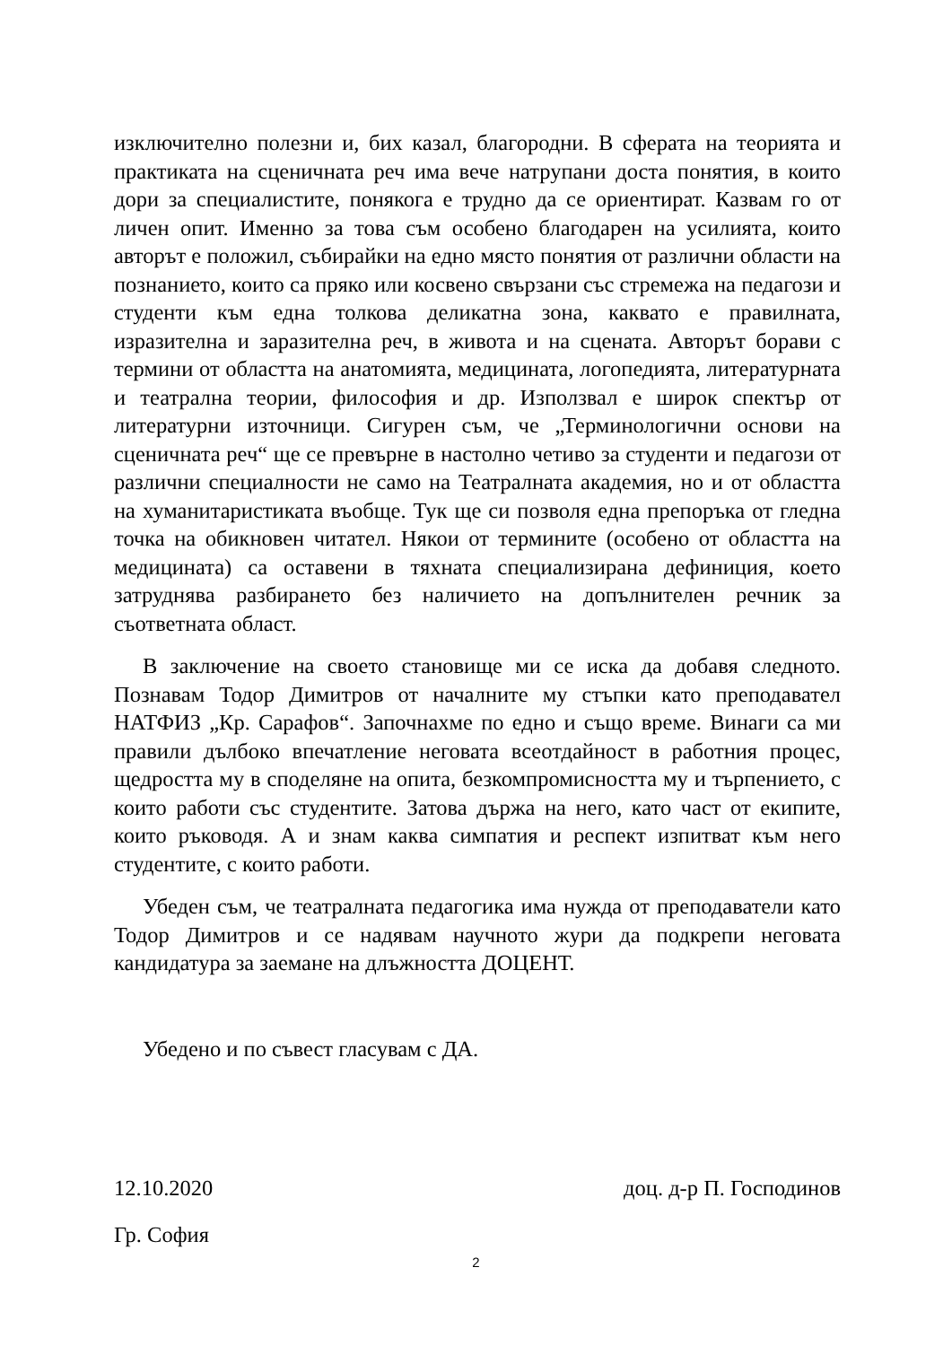изключително полезни и, бих казал, благородни. В сферата на теорията и практиката на сценичната реч има вече натрупани доста понятия, в които дори за специалистите, понякога е трудно да се ориентират. Казвам го от личен опит. Именно за това съм особено благодарен на усилията, които авторът е положил, събирайки на едно място понятия от различни области на познанието, които са пряко или косвено свързани със стремежа на педагози и студенти към една толкова деликатна зона, каквато е правилната, изразителна и заразителна реч, в живота и на сцената. Авторът борави с термини от областта на анатомията, медицината, логопедията, литературната и театрална теории, философия и др. Използвал е широк спектър от литературни източници. Сигурен съм, че „Терминологични основи на сценичната реч“ ще се превърне в настолно четиво за студенти и педагози от различни специалности не само на Театралната академия, но и от областта на хуманитаристиката въобще. Тук ще си позволя една препоръка от гледна точка на обикновен читател. Някои от термините (особено от областта на медицината) са оставени в тяхната специализирана дефиниция, което затруднява разбирането без наличието на допълнителен речник за съответната област.
В заключение на своето становище ми се иска да добавя следното. Познавам Тодор Димитров от началните му стъпки като преподавател НАТФИЗ „Кр. Сарафов“. Започнахме по едно и също време. Винаги са ми правили дълбоко впечатление неговата всеотдайност в работния процес, щедростта му в споделяне на опита, безкомпромисността му и търпението, с които работи със студентите. Затова държа на него, като част от екипите, които ръководя. А и знам каква симпатия и респект изпитват към него студентите, с които работи.
Убеден съм, че театралната педагогика има нужда от преподаватели като Тодор Димитров и се надявам научното жури да подкрепи неговата кандидатура за заемане на длъжността ДОЦЕНТ.
Убедено и по съвест гласувам с ДА.
12.10.2020 доц. д-р П. Господинов
Гр. София
2